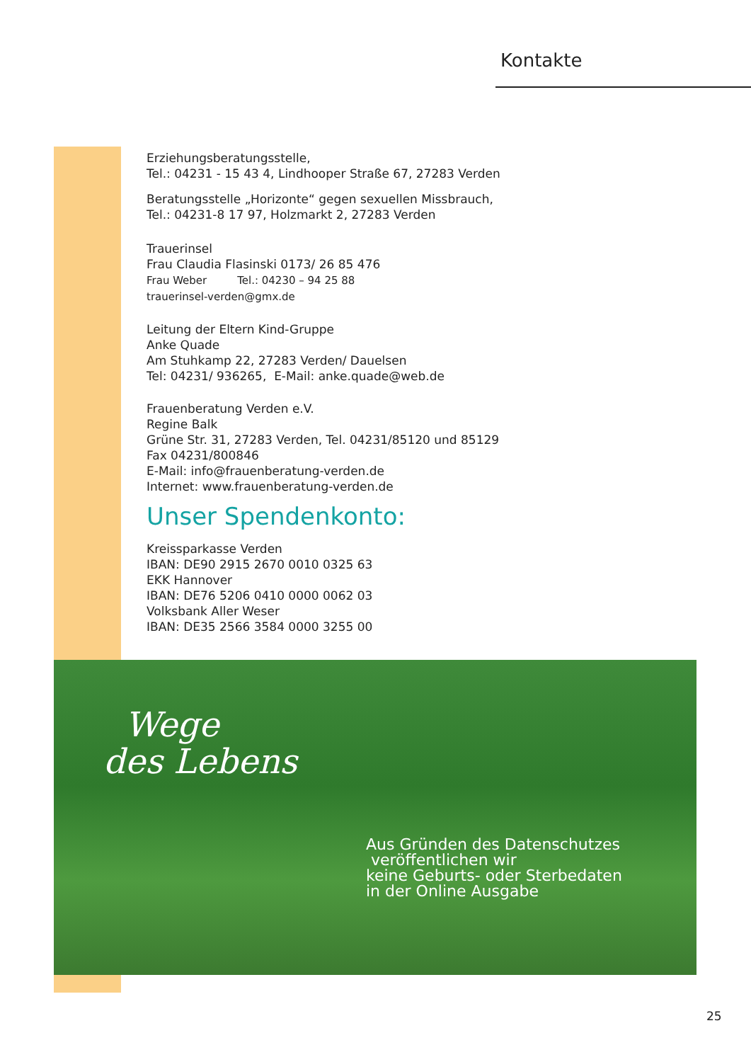Kontakte
Erziehungsberatungsstelle,
Tel.: 04231 - 15 43 4, Lindhooper Straße 67, 27283 Verden
Beratungsstelle „Horizonte“ gegen sexuellen Missbrauch,
Tel.: 04231-8 17 97, Holzmarkt 2, 27283 Verden
Trauerinsel
Frau Claudia Flasinski 0173/ 26 85 476
Frau Weber Tel.: 04230 – 94 25 88
trauerinsel-verden@gmx.de
Leitung der Eltern Kind-Gruppe
Anke Quade
Am Stuhkamp 22, 27283 Verden/ Dauelsen
Tel: 04231/ 936265, E-Mail: anke.quade@web.de
Frauenberatung Verden e.V.
Regine Balk
Grüne Str. 31, 27283 Verden, Tel. 04231/85120 und 85129
Fax 04231/800846
E-Mail: info@frauenberatung-verden.de
Internet: www.frauenberatung-verden.de
Unser Spendenkonto:
Kreissparkasse Verden
IBAN: DE90 2915 2670 0010 0325 63
EKK Hannover
IBAN: DE76 5206 0410 0000 0062 03
Volksbank Aller Weser
IBAN: DE35 2566 3584 0000 3255 00
Wege
des Lebens
Aus Gründen des Datenschutzes
veröffentlichen wir
keine Geburts- oder Sterbedaten
in der Online Ausgabe
25